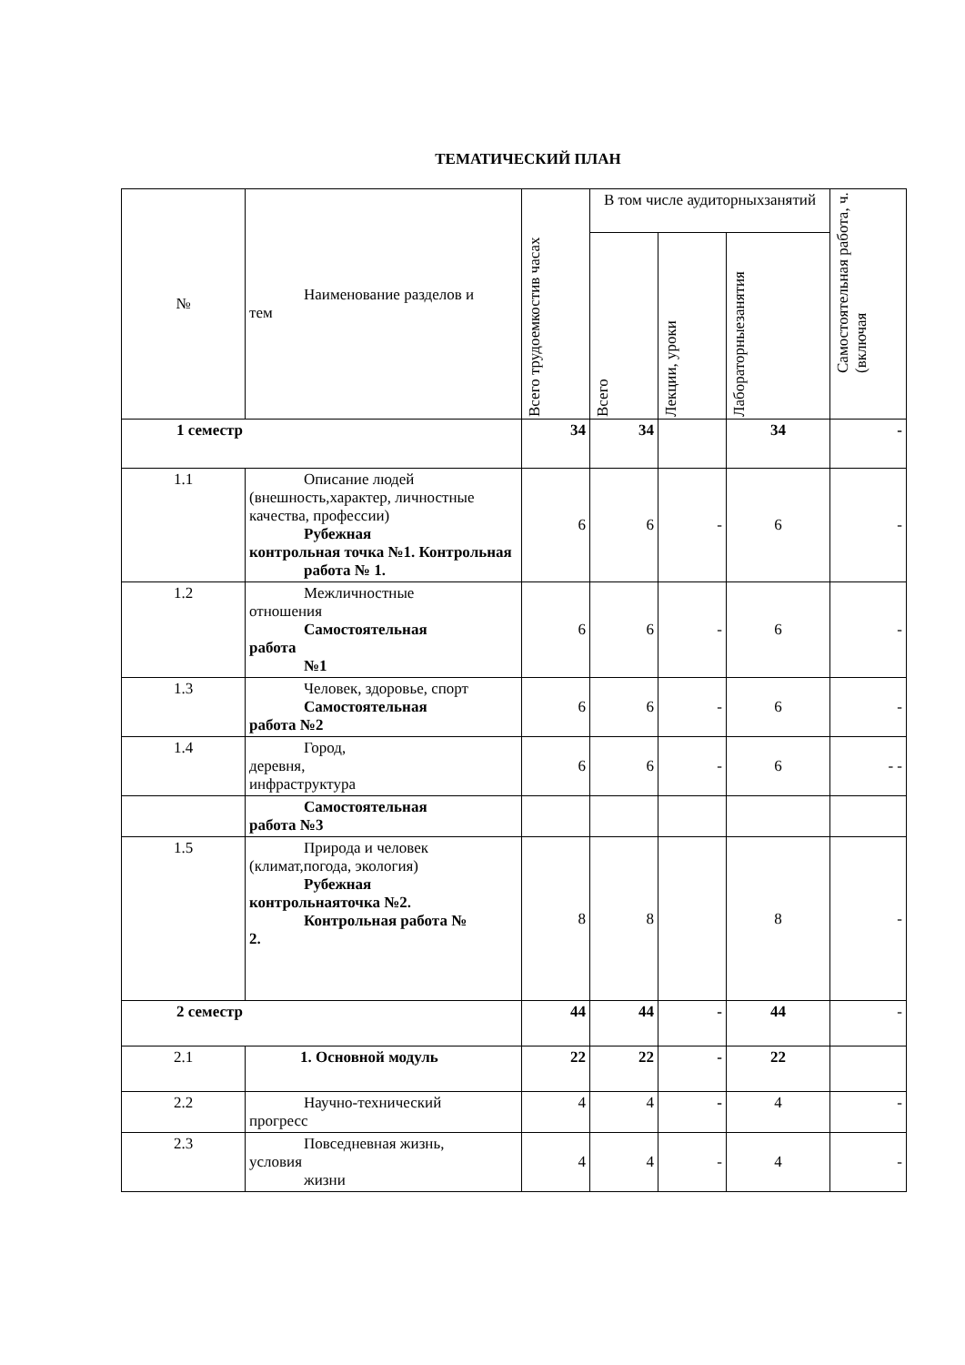ТЕМАТИЧЕСКИЙ ПЛАН
| № | Наименование разделов и тем | Всего трудоемкостив часах | В том числе аудиторныхзанятий | | | Самостоятельная работа, ч. (включая |
| --- | --- | --- | --- | --- | --- | --- |
| | | | Всего | Лекции, уроки | Лабораторныезанятия | |
| 1 семестр | | 34 | 34 | | 34 | - |
| 1.1 | Описание людей (внешность,характер, личностные качества, профессии) Рубежная контрольная точка №1. Контрольная работа № 1. | 6 | 6 | - | 6 | - |
| 1.2 | Межличностные отношения Самостоятельная работа №1 | 6 | 6 | - | 6 | - |
| 1.3 | Человек, здоровье, спорт Самостоятельная работа №2 | 6 | 6 | - | 6 | - |
| 1.4 | Город, деревня, инфраструктура | 6 | 6 | - | 6 | - - |
| | Самостоятельная работа №3 | | | | | |
| 1.5 | Природа и человек (климат,погода, экология) Рубежная контрольнаяточка №2. Контрольная работа № 2. | 8 | 8 | | 8 | - |
| 2 семестр | | 44 | 44 | - | 44 | - |
| 2.1 | 1. Основной модуль | 22 | 22 | - | 22 | |
| 2.2 | Научно-технический прогресс | 4 | 4 | - | 4 | - |
| 2.3 | Повседневная жизнь, условия жизни | 4 | 4 | - | 4 | - |